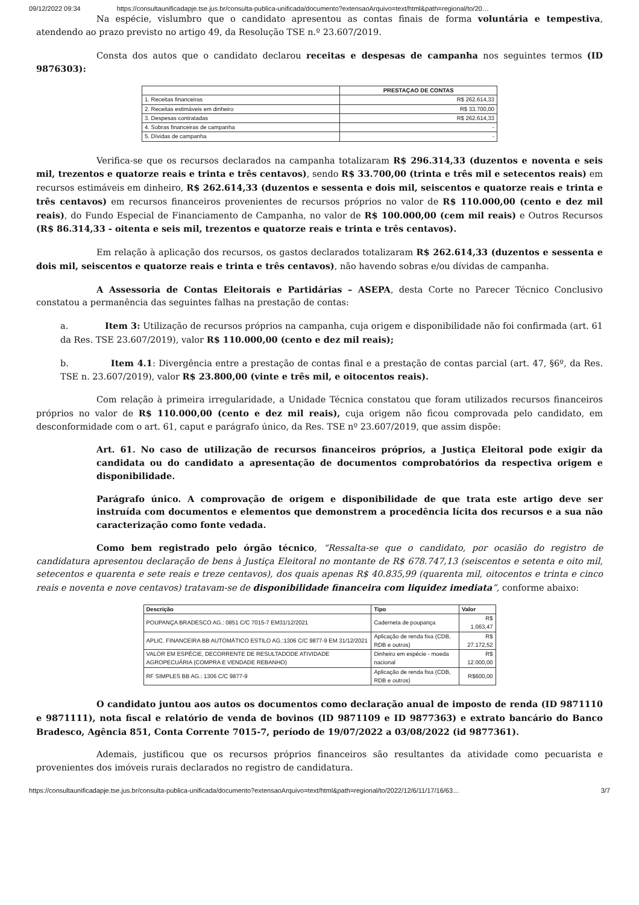09/12/2022 09:34 https://consultaunificadapje.tse.jus.br/consulta-publica-unificada/documento?extensaoArquivo=text/html&path=regional/to/20…
Na espécie, vislumbro que o candidato apresentou as contas finais de forma voluntária e tempestiva, atendendo ao prazo previsto no artigo 49, da Resolução TSE n.º 23.607/2019.
Consta dos autos que o candidato declarou receitas e despesas de campanha nos seguintes termos (ID 9876303):
| | PRESTAÇAO DE CONTAS |
| --- | --- |
| 1. Receitas financeiras | R$ 262.614,33 |
| 2. Receitas estimáveis em dinheiro | R$ 33.700,00 |
| 3. Despesas contratadas | R$ 262.614,33 |
| 4. Sobras financeiras de campanha | - |
| 5. Dívidas de campanha | - |
Verifica-se que os recursos declarados na campanha totalizaram R$ 296.314,33 (duzentos e noventa e seis mil, trezentos e quatorze reais e trinta e três centavos), sendo R$ 33.700,00 (trinta e três mil e setecentos reais) em recursos estimáveis em dinheiro, R$ 262.614,33 (duzentos e sessenta e dois mil, seiscentos e quatorze reais e trinta e três centavos) em recursos financeiros provenientes de recursos próprios no valor de R$ 110.000,00 (cento e dez mil reais), do Fundo Especial de Financiamento de Campanha, no valor de R$ 100.000,00 (cem mil reais) e Outros Recursos (R$ 86.314,33 - oitenta e seis mil, trezentos e quatorze reais e trinta e três centavos).
Em relação à aplicação dos recursos, os gastos declarados totalizaram R$ 262.614,33 (duzentos e sessenta e dois mil, seiscentos e quatorze reais e trinta e três centavos), não havendo sobras e/ou dívidas de campanha.
A Assessoria de Contas Eleitorais e Partidárias – ASEPA, desta Corte no Parecer Técnico Conclusivo constatou a permanência das seguintes falhas na prestação de contas:
a. Item 3: Utilização de recursos próprios na campanha, cuja origem e disponibilidade não foi confirmada (art. 61 da Res. TSE 23.607/2019), valor R$ 110.000,00 (cento e dez mil reais);
b. Item 4.1: Divergência entre a prestação de contas final e a prestação de contas parcial (art. 47, §6º, da Res. TSE n. 23.607/2019), valor R$ 23.800,00 (vinte e três mil, e oitocentos reais).
Com relação à primeira irregularidade, a Unidade Técnica constatou que foram utilizados recursos financeiros próprios no valor de R$ 110.000,00 (cento e dez mil reais), cuja origem não ficou comprovada pelo candidato, em desconformidade com o art. 61, caput e parágrafo único, da Res. TSE nº 23.607/2019, que assim dispõe:
Art. 61. No caso de utilização de recursos financeiros próprios, a Justiça Eleitoral pode exigir da candidata ou do candidato a apresentação de documentos comprobatórios da respectiva origem e disponibilidade.
Parágrafo único. A comprovação de origem e disponibilidade de que trata este artigo deve ser instruída com documentos e elementos que demonstrem a procedência lícita dos recursos e a sua não caracterização como fonte vedada.
Como bem registrado pelo órgão técnico, “Ressalta-se que o candidato, por ocasião do registro de candidatura apresentou declaração de bens à Justiça Eleitoral no montante de R$ 678.747,13 (seiscentos e setenta e oito mil, setecentos e quarenta e sete reais e treze centavos), dos quais apenas R$ 40.835,99 (quarenta mil, oitocentos e trinta e cinco reais e noventa e nove centavos) tratavam-se de disponibilidade financeira com liquidez imediata”, conforme abaixo:
| Descrição | Tipo | Valor |
| --- | --- | --- |
| POUPANÇA BRADESCO AG.: 0851 C/C 7015-7 EM31/12/2021 | Caderneta de poupança | R$ 1.063,47 |
| APLIC. FINANCEIRA BB AUTOMÁTICO ESTILO AG.:1306 C/C 9877-9 EM 31/12/2021 | Aplicação de renda fixa (CDB, RDB e outros) | R$ 27.172,52 |
| VALOR EM ESPÉCIE, DECORRENTE DE RESULTADODE ATIVIDADE AGROPECUÁRIA (COMPRA E VENDADE REBANHO) | Dinheiro em espécie - moeda nacional | R$ 12.000,00 |
| RF SIMPLES BB AG.: 1306 C/C 9877-9 | Aplicação de renda fixa (CDB, RDB e outros) | R$600,00 |
O candidato juntou aos autos os documentos como declaração anual de imposto de renda (ID 9871110 e 9871111), nota fiscal e relatório de venda de bovinos (ID 9871109 e ID 9877363) e extrato bancário do Banco Bradesco, Agência 851, Conta Corrente 7015-7, período de 19/07/2022 a 03/08/2022 (id 9877361).
Ademais, justificou que os recursos próprios financeiros são resultantes da atividade como pecuarista e provenientes dos imóveis rurais declarados no registro de candidatura.
https://consultaunificadapje.tse.jus.br/consulta-publica-unificada/documento?extensaoArquivo=text/html&path=regional/to/2022/12/6/11/17/16/63… 3/7